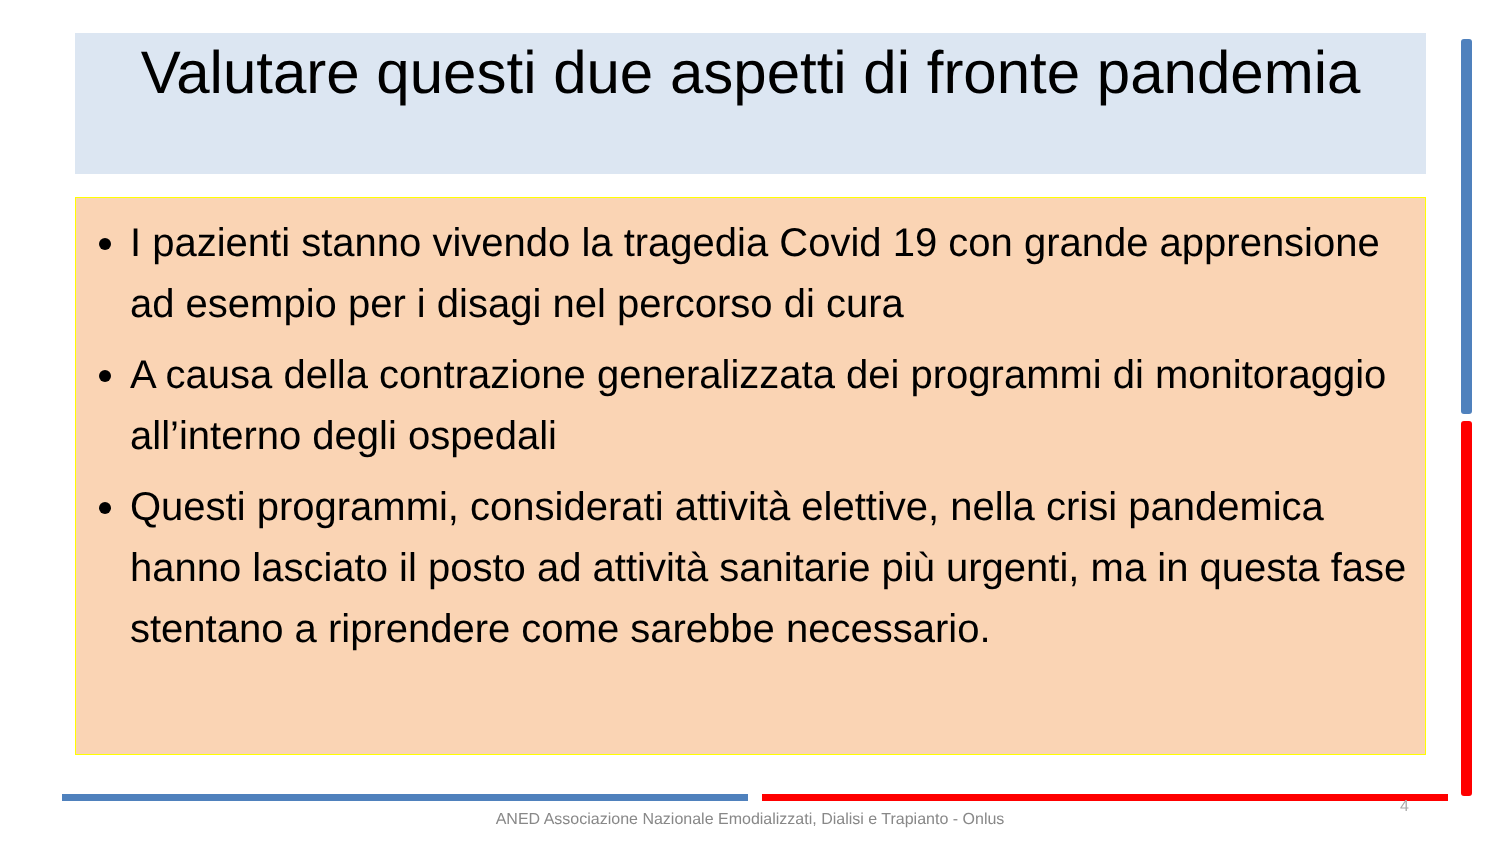Valutare questi due aspetti di fronte pandemia
I pazienti stanno vivendo la tragedia Covid 19 con grande apprensione ad esempio per i disagi nel percorso di cura
A causa della contrazione generalizzata dei programmi di monitoraggio all’interno degli ospedali
Questi programmi, considerati attività elettive, nella crisi pandemica hanno lasciato il posto ad attività sanitarie più urgenti, ma in questa fase stentano a riprendere come sarebbe necessario.
4
ANED Associazione Nazionale Emodializzati, Dialisi e Trapianto - Onlus